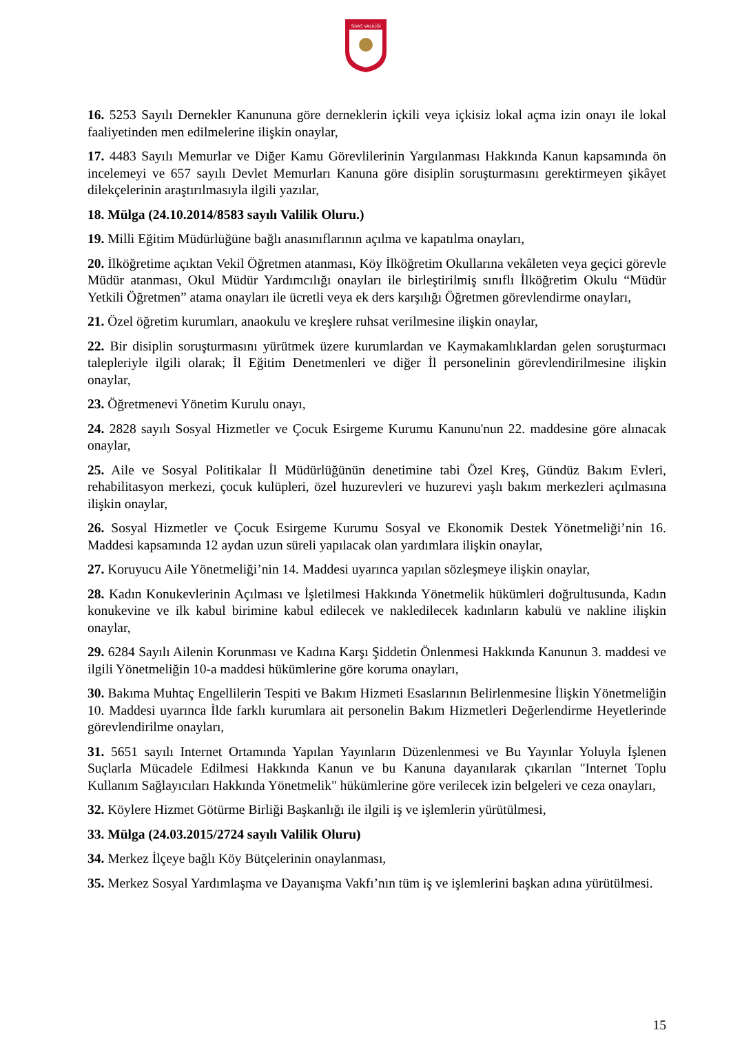SİVAS VALİLİĞİ
16. 5253 Sayılı Dernekler Kanununa göre derneklerin içkili veya içkisiz lokal açma izin onayı ile lokal faaliyetinden men edilmelerine ilişkin onaylar,
17. 4483 Sayılı Memurlar ve Diğer Kamu Görevlilerinin Yargılanması Hakkında Kanun kapsamında ön incelemeyi ve 657 sayılı Devlet Memurları Kanuna göre disiplin soruşturmasını gerektirmeyen şikâyet dilekçelerinin araştırılmasıyla ilgili yazılar,
18. Mülga (24.10.2014/8583 sayılı Valilik Oluru.)
19. Milli Eğitim Müdürlüğüne bağlı anasınıflarının açılma ve kapatılma onayları,
20. İlköğretime açıktan Vekil Öğretmen atanması, Köy İlköğretim Okullarına vekâleten veya geçici görevle Müdür atanması, Okul Müdür Yardımcılığı onayları ile birleştirilmiş sınıflı İlköğretim Okulu “Müdür Yetkili Öğretmen” atama onayları ile ücretli veya ek ders karşılığı Öğretmen görevlendirme onayları,
21. Özel öğretim kurumları, anaokulu ve kreşlere ruhsat verilmesine ilişkin onaylar,
22. Bir disiplin soruşturmasını yürütmek üzere kurumlardan ve Kaymakamlıklardan gelen soruşturmacı talepleriyle ilgili olarak; İl Eğitim Denetmenleri ve diğer İl personelinin görevlendirilmesine ilişkin onaylar,
23. Öğretmenevi Yönetim Kurulu onayı,
24. 2828 sayılı Sosyal Hizmetler ve Çocuk Esirgeme Kurumu Kanunu'nun 22. maddesine göre alınacak onaylar,
25. Aile ve Sosyal Politikalar İl Müdürlüğünün denetimine tabi Özel Kreş, Gündüz Bakım Evleri, rehabilitasyon merkezi, çocuk kulüpleri, özel huzurevleri ve huzurevi yaşlı bakım merkezleri açılmasına ilişkin onaylar,
26. Sosyal Hizmetler ve Çocuk Esirgeme Kurumu Sosyal ve Ekonomik Destek Yönetmeliği’nin 16. Maddesi kapsamında 12 aydan uzun süreli yapılacak olan yardımlara ilişkin onaylar,
27. Koruyucu Aile Yönetmeliği’nin 14. Maddesi uyarınca yapılan sözleşmeye ilişkin onaylar,
28. Kadın Konukevlerinin Açılması ve İşletilmesi Hakkında Yönetmelik hükümleri doğrultusunda, Kadın konukevine ve ilk kabul birimine kabul edilecek ve nakledilecek kadınların kabulü ve nakline ilişkin onaylar,
29. 6284 Sayılı Ailenin Korunması ve Kadına Karşı Şiddetin Önlenmesi Hakkında Kanunun 3. maddesi ve ilgili Yönetmeliğin 10-a maddesi hükümlerine göre koruma onayları,
30. Bakıma Muhtaç Engellilerin Tespiti ve Bakım Hizmeti Esaslarının Belirlenmesine İlişkin Yönetmeliğin 10. Maddesi uyarınca İlde farklı kurumlara ait personelin Bakım Hizmetleri Değerlendirme Heyetlerinde görevlendirilme onayları,
31. 5651 sayılı Internet Ortamında Yapılan Yayınların Düzenlenmesi ve Bu Yayınlar Yoluyla İşlenen Suçlarla Mücadele Edilmesi Hakkında Kanun ve bu Kanuna dayanılarak çıkarılan "Internet Toplu Kullanım Sağlayıcıları Hakkında Yönetmelik" hükümlerine göre verilecek izin belgeleri ve ceza onayları,
32. Köylere Hizmet Götürme Birliği Başkanlığı ile ilgili iş ve işlemlerin yürütülmesi,
33. Mülga (24.03.2015/2724 sayılı Valilik Oluru)
34. Merkez İlçeye bağlı Köy Bütçelerinin onaylanması,
35. Merkez Sosyal Yardımlaşma ve Dayanışma Vakfı’nın tüm iş ve işlemlerini başkan adına yürütülmesi.
15